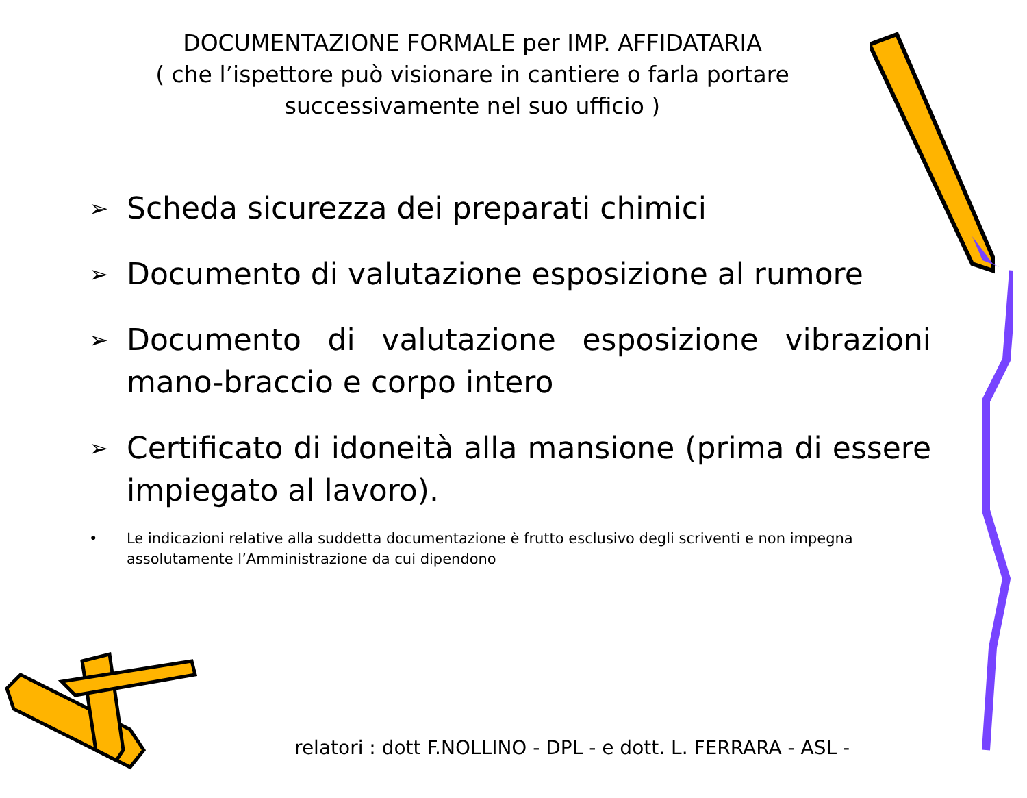DOCUMENTAZIONE FORMALE per IMP. AFFIDATARIA
( che l’ispettore può visionare in cantiere o farla portare successivamente nel suo ufficio )
➢ Scheda sicurezza dei preparati chimici
➢ Documento di valutazione esposizione al rumore
➢ Documento di valutazione esposizione vibrazioni mano-braccio e corpo intero
➢ Certificato di idoneità alla mansione (prima di essere impiegato al lavoro).
• Le indicazioni relative alla suddetta documentazione è frutto esclusivo degli scriventi e non impegna assolutamente l’Amministrazione da cui dipendono
relatori : dott F.NOLLINO - DPL - e dott. L. FERRARA - ASL -